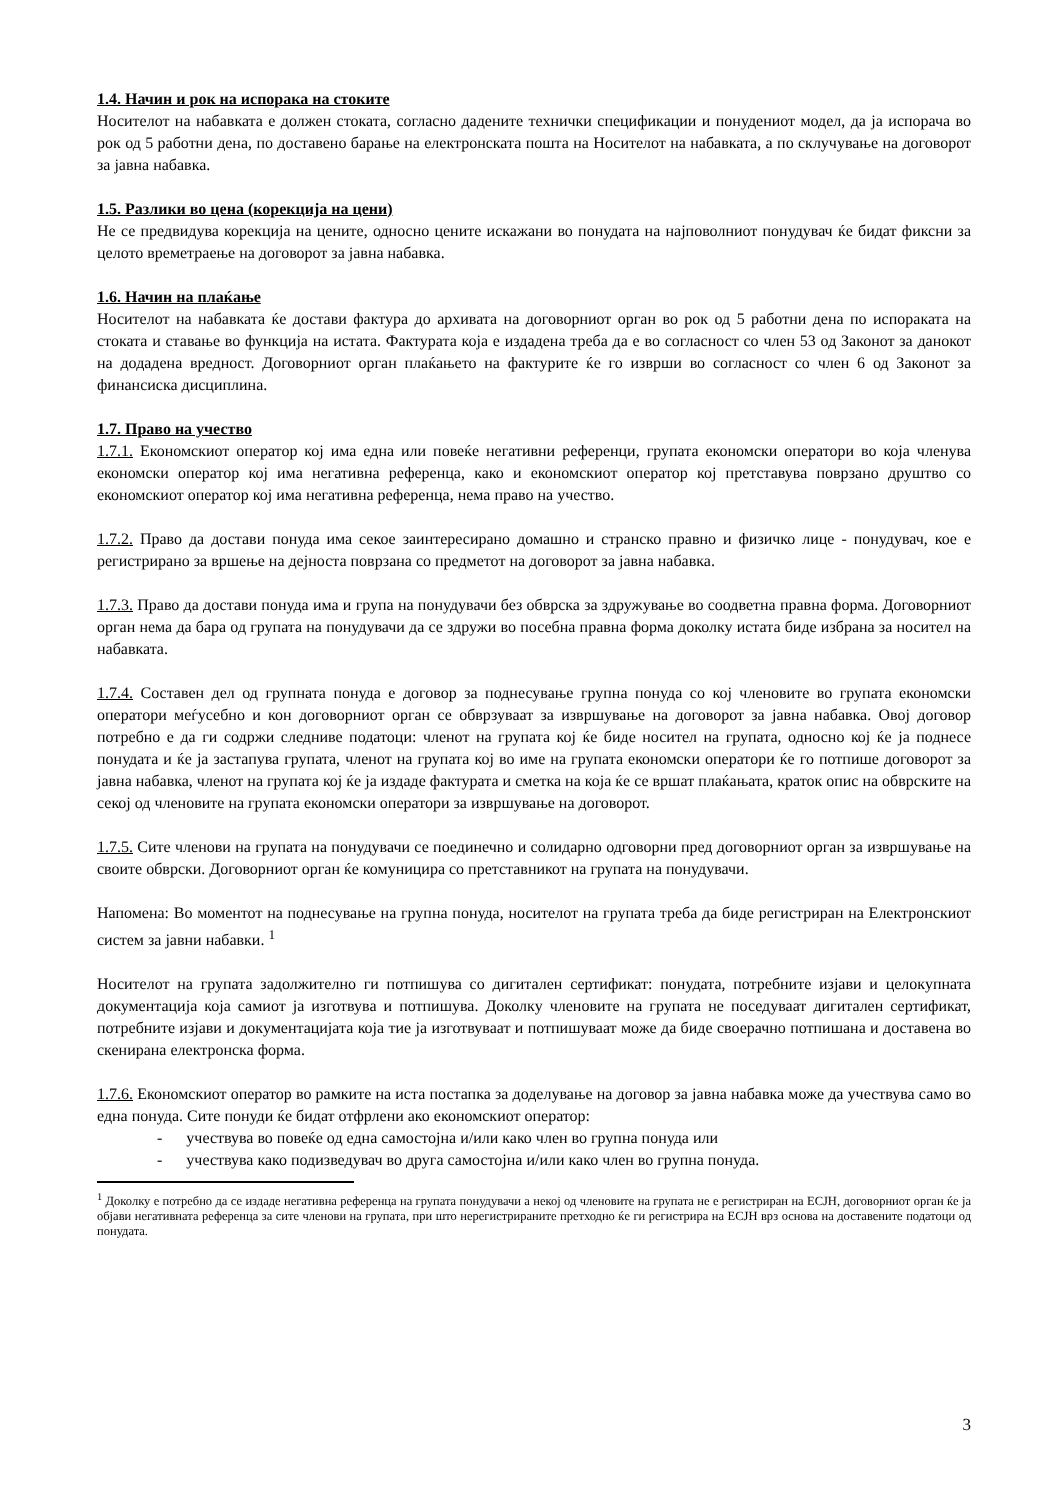1.4. Начин и рок на испорака на стоките
Носителот на набавката е должен стоката, согласно дадените технички спецификации и понудениот модел, да ја испорача во рок од 5 работни дена, по доставено барање на електронската пошта на Носителот на набавката, а по склучување на договорот за јавна набавка.
1.5. Разлики во цена (корекција на цени)
Не се предвидува корекција на цените, односно цените искажани во понудата на најповолниот понудувач ќе бидат фиксни за целото времетраење на договорот за јавна набавка.
1.6. Начин на плаќање
Носителот на набавката ќе достави фактура до архивата на договорниот орган во рок од 5 работни дена по испораката на стоката и ставање во функција на истата. Фактурата која е издадена треба да е во согласност со член 53 од Законот за данокот на додадена вредност. Договорниот орган плаќањето на фактурите ќе го изврши во согласност со член 6 од Законот за финансиска дисциплина.
1.7. Право на учество
1.7.1. Економскиот оператор кој има една или повеќе негативни референци, групата економски оператори во која членува економски оператор кој има негативна референца, како и економскиот оператор кој претставува поврзано друштво со економскиот оператор кој има негативна референца, нема право на учество.
1.7.2. Право да достави понуда има секое заинтересирано домашно и странско правно и физичко лице - понудувач, кое е регистрирано за вршење на дејноста поврзана со предметот на договорот за јавна набавка.
1.7.3. Право да достави понуда има и група на понудувачи без обврска за здружување во соодветна правна форма. Договорниот орган нема да бара од групата на понудувачи да се здружи во посебна правна форма доколку истата биде избрана за носител на набавката.
1.7.4. Составен дел од групната понуда е договор за поднесување групна понуда со кој членовите во групата економски оператори меѓусебно и кон договорниот орган се обврзуваат за извршување на договорот за јавна набавка. Овој договор потребно е да ги содржи следниве податоци: членот на групата кој ќе биде носител на групата, односно кој ќе ја поднесе понудата и ќе ја застапува групата, членот на групата кој во име на групата економски оператори ќе го потпише договорот за јавна набавка, членот на групата кој ќе ја издаде фактурата и сметка на која ќе се вршат плаќањата, краток опис на обврските на секој од членовите на групата економски оператори за извршување на договорот.
1.7.5. Сите членови на групата на понудувачи се поединечно и солидарно одговорни пред договорниот орган за извршување на своите обврски. Договорниот орган ќе комуницира со претставникот на групата на понудувачи.
Напомена: Во моментот на поднесување на групна понуда, носителот на групата треба да биде регистриран на Електронскиот систем за јавни набавки. <sup>1</sup>
Носителот на групата задолжително ги потпишува со дигитален сертификат: понудата, потребните изјави и целокупната документација која самиот ја изготвува и потпишува. Доколку членовите на групата не поседуваат дигитален сертификат, потребните изјави и документацијата која тие ја изготвуваат и потпишуваат може да биде своерачно потпишана и доставена во скенирана електронска форма.
1.7.6. Економскиот оператор во рамките на иста постапка за доделување на договор за јавна набавка може да учествува само во една понуда. Сите понуди ќе бидат отфрлени ако економскиот оператор:
- учествува во повеќе од една самостојна и/или како член во групна понуда или
- учествува како подизведувач во друга самостојна и/или како член во групна понуда.
<sup>1</sup> Доколку е потребно да се издаде негативна референца на групата понудувачи а некој од членовите на групата не е регистриран на ЕСЈН, договорниот орган ќе ја објави негативната референца за сите членови на групата, при што нерегистрираните претходно ќе ги регистрира на ЕСЈН врз основа на доставените податоци од понудата.
3